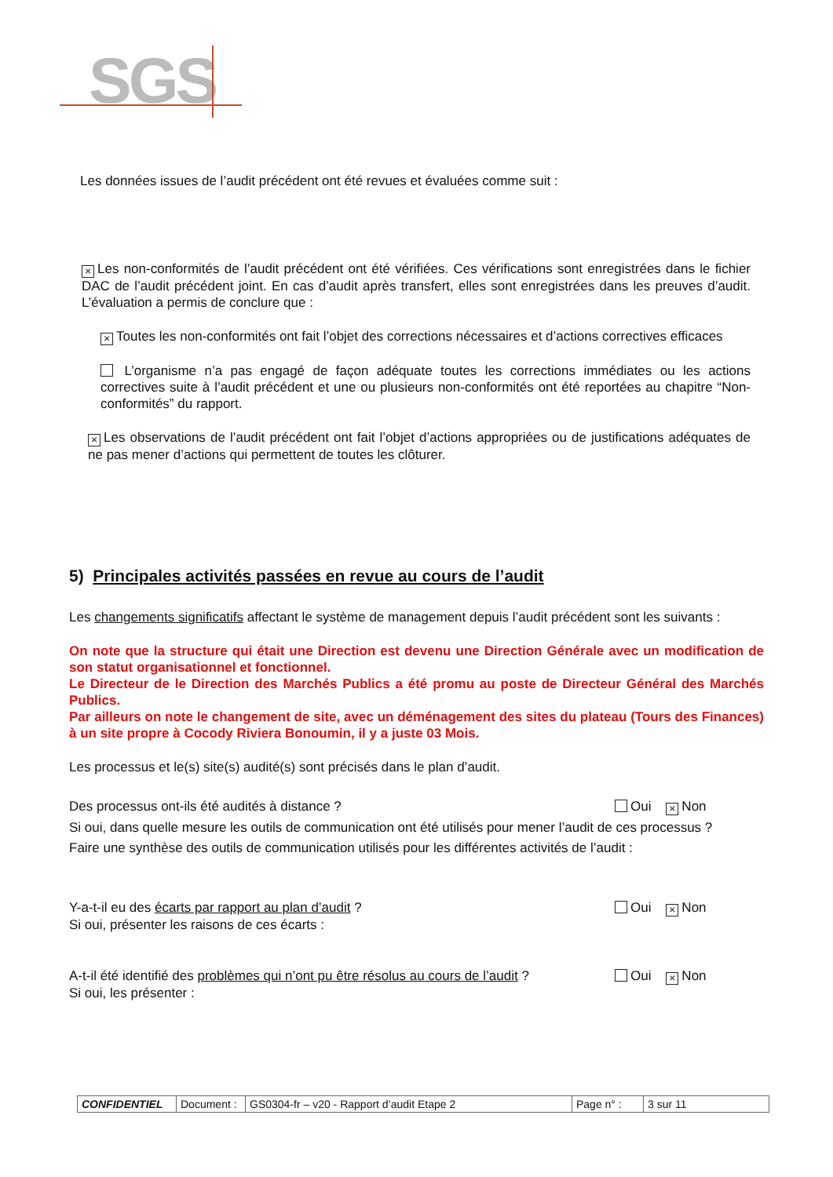SGS
Les données issues de l’audit précédent ont été revues et évaluées comme suit :
× Les non-conformités de l’audit précédent ont été vérifiées. Ces vérifications sont enregistrées dans le fichier DAC de l’audit précédent joint. En cas d’audit après transfert, elles sont enregistrées dans les preuves d’audit. L’évaluation a permis de conclure que :
× Toutes les non-conformités ont fait l’objet des corrections nécessaires et d’actions correctives efficaces
L’organisme n’a pas engagé de façon adéquate toutes les corrections immédiates ou les actions correctives suite à l’audit précédent et une ou plusieurs non-conformités ont été reportées au chapitre “Non-conformités” du rapport.
× Les observations de l’audit précédent ont fait l’objet d’actions appropriées ou de justifications adéquates de ne pas mener d’actions qui permettent de toutes les clôturer.
5) Principales activités passées en revue au cours de l’audit
Les changements significatifs affectant le système de management depuis l’audit précédent sont les suivants :
On note que la structure qui était une Direction est devenu une Direction Générale avec un modification de son statut organisationnel et fonctionnel.
Le Directeur de le Direction des Marchés Publics a été promu au poste de Directeur Général des Marchés Publics.
Par ailleurs on note le changement de site, avec un déménagement des sites du plateau (Tours des Finances) à un site propre à Cocody Riviera Bonoumin, il y a juste 03 Mois.
Les processus et le(s) site(s) audité(s) sont précisés dans le plan d’audit.
Des processus ont-ils été audités à distance ? Oui × Non
Si oui, dans quelle mesure les outils de communication ont été utilisés pour mener l’audit de ces processus ?
Faire une synthèse des outils de communication utilisés pour les différentes activités de l’audit :
Y-a-t-il eu des écarts par rapport au plan d’audit ? Oui × Non
Si oui, présenter les raisons de ces écarts :
A-t-il été identifié des problèmes qui n’ont pu être résolus au cours de l’audit ? Oui × Non
Si oui, les présenter :
| CONFIDENTIEL | Document : | GS0304-fr – v20 - Rapport d’audit Etape 2 | Page n° : | 3 sur 11 |